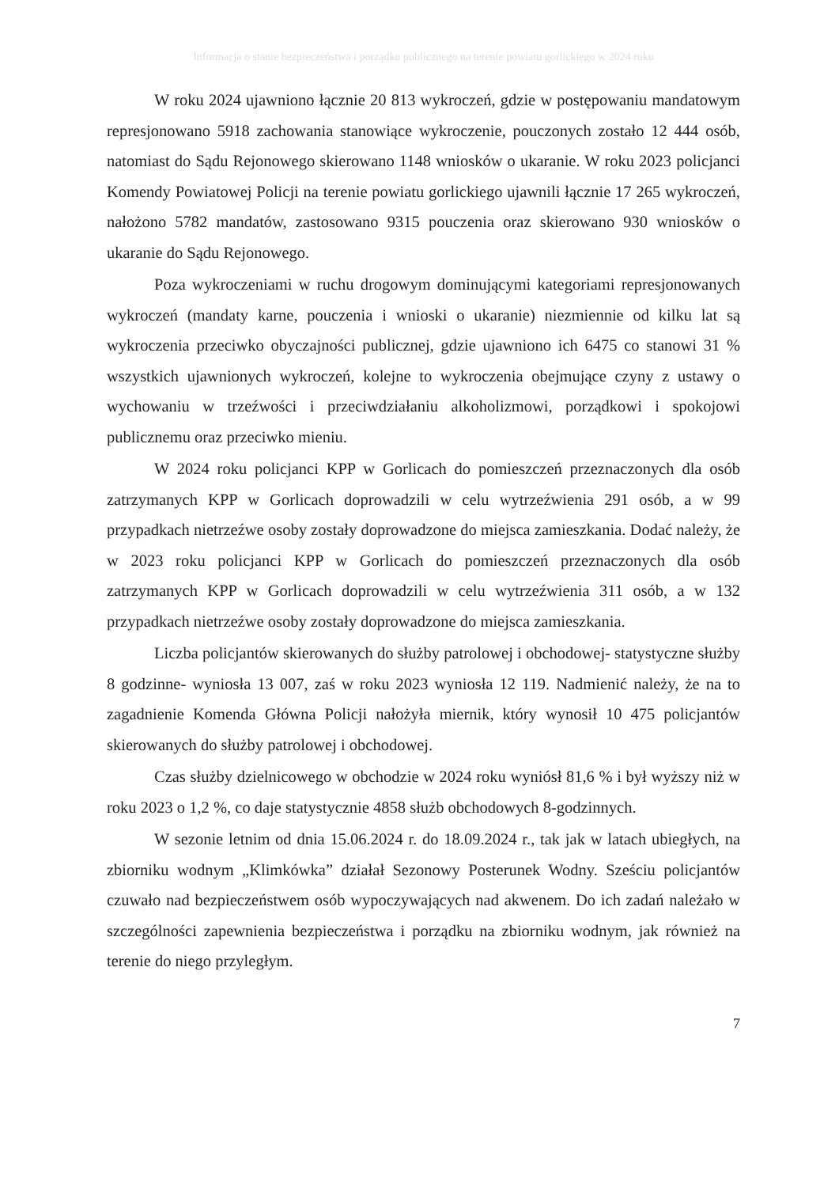Informacja o stanie bezpieczeństwa i porządku publicznego na terenie powiatu gorlickiego w 2024 roku
W roku 2024 ujawniono łącznie 20 813 wykroczeń, gdzie w postępowaniu mandatowym represjonowano 5918 zachowania stanowiące wykroczenie, pouczonych zostało 12 444 osób, natomiast do Sądu Rejonowego skierowano 1148 wniosków o ukaranie. W roku 2023 policjanci Komendy Powiatowej Policji na terenie powiatu gorlickiego ujawnili łącznie 17 265 wykroczeń, nałożono 5782 mandatów, zastosowano 9315 pouczenia oraz skierowano 930 wniosków o ukaranie do Sądu Rejonowego.
Poza wykroczeniami w ruchu drogowym dominującymi kategoriami represjonowanych wykroczeń (mandaty karne, pouczenia i wnioski o ukaranie) niezmiennie od kilku lat są wykroczenia przeciwko obyczajności publicznej, gdzie ujawniono ich 6475 co stanowi 31 % wszystkich ujawnionych wykroczeń, kolejne to wykroczenia obejmujące czyny z ustawy o wychowaniu w trzeźwości i przeciwdziałaniu alkoholizmowi, porządkowi i spokojowi publicznemu oraz przeciwko mieniu.
W 2024 roku policjanci KPP w Gorlicach do pomieszczeń przeznaczonych dla osób zatrzymanych KPP w Gorlicach doprowadzili w celu wytrzeźwienia 291 osób, a w 99 przypadkach nietrzeźwe osoby zostały doprowadzone do miejsca zamieszkania. Dodać należy, że w 2023 roku policjanci KPP w Gorlicach do pomieszczeń przeznaczonych dla osób zatrzymanych KPP w Gorlicach doprowadzili w celu wytrzeźwienia 311 osób, a w 132 przypadkach nietrzeźwe osoby zostały doprowadzone do miejsca zamieszkania.
Liczba policjantów skierowanych do służby patrolowej i obchodowej- statystyczne służby 8 godzinne- wyniosła 13 007, zaś w roku 2023 wyniosła 12 119. Nadmienić należy, że na to zagadnienie Komenda Główna Policji nałożyła miernik, który wynosił 10 475 policjantów skierowanych do służby patrolowej i obchodowej.
Czas służby dzielnicowego w obchodzie w 2024 roku wyniósł 81,6 % i był wyższy niż w roku 2023 o 1,2 %, co daje statystycznie 4858 służb obchodowych 8-godzinnych.
W sezonie letnim od dnia 15.06.2024 r. do 18.09.2024 r., tak jak w latach ubiegłych, na zbiorniku wodnym „Klimkówka” działał Sezonowy Posterunek Wodny. Sześciu policjantów czuwało nad bezpieczeństwem osób wypoczywających nad akwenem. Do ich zadań należało w szczególności zapewnienia bezpieczeństwa i porządku na zbiorniku wodnym, jak również na terenie do niego przyległym.
7